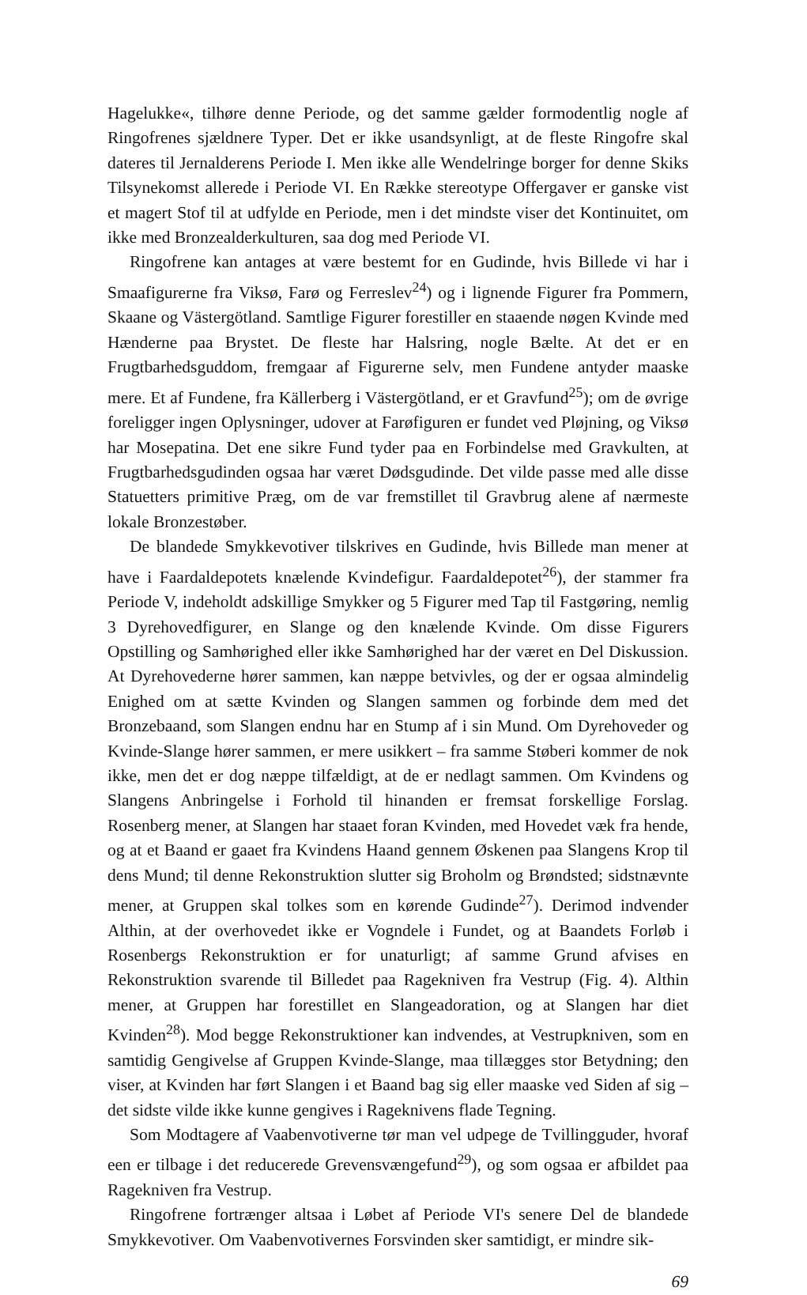Hagelukke«, tilhøre denne Periode, og det samme gælder formodentlig nogle af Ringofrenes sjældnere Typer. Det er ikke usandsynligt, at de fleste Ringofre skal dateres til Jernalderens Periode I. Men ikke alle Wendelringe borger for denne Skiks Tilsynekomst allerede i Periode VI. En Række stereotype Offergaver er ganske vist et magert Stof til at udfylde en Periode, men i det mindste viser det Kontinuitet, om ikke med Bronzealderkulturen, saa dog med Periode VI.
Ringofrene kan antages at være bestemt for en Gudinde, hvis Billede vi har i Smaafigurerne fra Viksø, Farø og Ferreslev<sup>24</sup>) og i lignende Figurer fra Pommern, Skaane og Västergötland. Samtlige Figurer forestiller en staaende nøgen Kvinde med Hænderne paa Brystet. De fleste har Halsring, nogle Bælte. At det er en Frugtbarhedsguddom, fremgaar af Figurerne selv, men Fundene antyder maaske mere. Et af Fundene, fra Källerberg i Västergötland, er et Gravfund<sup>25</sup>); om de øvrige foreligger ingen Oplysninger, udover at Farøfiguren er fundet ved Pløjning, og Viksø har Mosepatina. Det ene sikre Fund tyder paa en Forbindelse med Gravkulten, at Frugtbarhedsgudinden ogsaa har været Dødsgudinde. Det vilde passe med alle disse Statuetters primitive Præg, om de var fremstillet til Gravbrug alene af nærmeste lokale Bronzestøber.
De blandede Smykkevotiver tilskrives en Gudinde, hvis Billede man mener at have i Faardaldepotets knælende Kvindefigur. Faardaldepotet<sup>26</sup>), der stammer fra Periode V, indeholdt adskillige Smykker og 5 Figurer med Tap til Fastgøring, nemlig 3 Dyrehovedfigurer, en Slange og den knælende Kvinde. Om disse Figurers Opstilling og Samhørighed eller ikke Samhørighed har der været en Del Diskussion. At Dyrehovederne hører sammen, kan næppe betvivles, og der er ogsaa almindelig Enighed om at sætte Kvinden og Slangen sammen og forbinde dem med det Bronzebaand, som Slangen endnu har en Stump af i sin Mund. Om Dyrehoveder og Kvinde-Slange hører sammen, er mere usikkert – fra samme Støberi kommer de nok ikke, men det er dog næppe tilfældigt, at de er nedlagt sammen. Om Kvindens og Slangens Anbringelse i Forhold til hinanden er fremsat forskellige Forslag. Rosenberg mener, at Slangen har staaet foran Kvinden, med Hovedet væk fra hende, og at et Baand er gaaet fra Kvindens Haand gennem Øskenen paa Slangens Krop til dens Mund; til denne Rekonstruktion slutter sig Broholm og Brøndsted; sidstnævnte mener, at Gruppen skal tolkes som en kørende Gudinde<sup>27</sup>). Derimod indvender Althin, at der overhovedet ikke er Vogndele i Fundet, og at Baandets Forløb i Rosenbergs Rekonstruktion er for unaturligt; af samme Grund afvises en Rekonstruktion svarende til Billedet paa Ragekniven fra Vestrup (Fig. 4). Althin mener, at Gruppen har forestillet en Slangeadoration, og at Slangen har diet Kvinden<sup>28</sup>). Mod begge Rekonstruktioner kan indvendes, at Vestrupkniven, som en samtidig Gengivelse af Gruppen Kvinde-Slange, maa tillægges stor Betydning; den viser, at Kvinden har ført Slangen i et Baand bag sig eller maaske ved Siden af sig – det sidste vilde ikke kunne gengives i Rageknivens flade Tegning.
Som Modtagere af Vaabenvotiverne tør man vel udpege de Tvillingguder, hvoraf een er tilbage i det reducerede Grevensvængefund<sup>29</sup>), og som ogsaa er afbildet paa Ragekniven fra Vestrup.
Ringofrene fortrænger altsaa i Løbet af Periode VI's senere Del de blandede Smykkevotiver. Om Vaabenvotivernes Forsvinden sker samtidigt, er mindre sik-
69